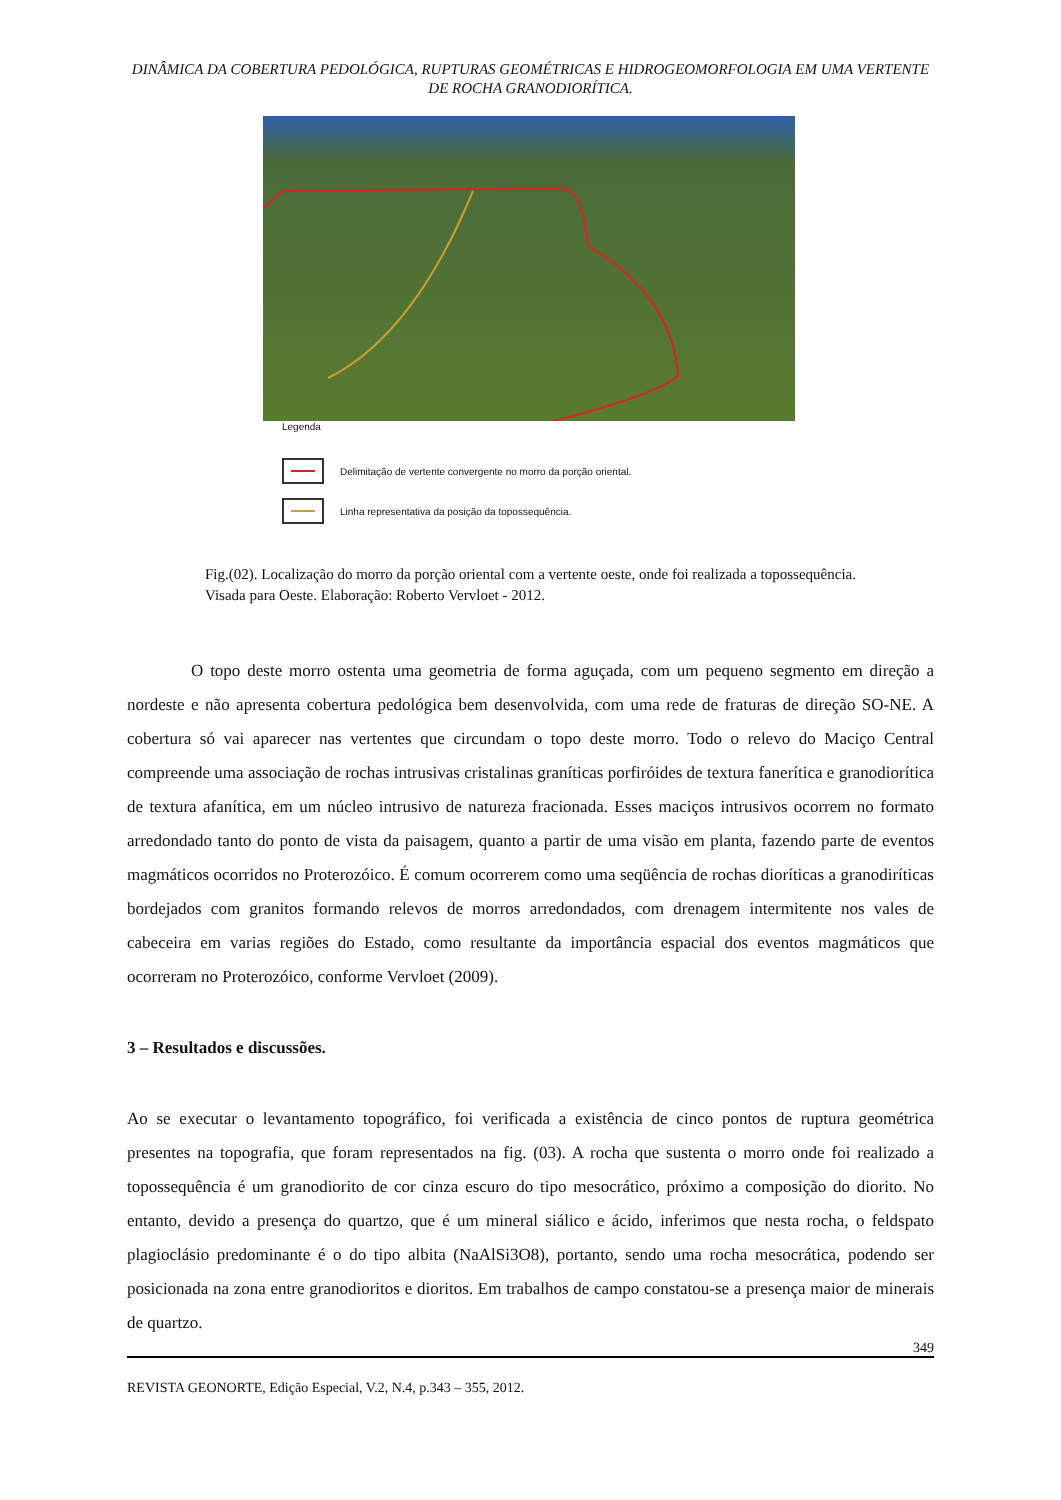DINÂMICA DA COBERTURA PEDOLÓGICA, RUPTURAS GEOMÉTRICAS E HIDROGEOMORFOLOGIA EM UMA VERTENTE DE ROCHA GRANODIORÍTICA.
Legenda
Delimitação de vertente convergente no morro da porção oriental.
Linha representativa da posição da topossequência.
Fig.(02). Localização do morro da porção oriental com a vertente oeste, onde foi realizada a topossequência. Visada para Oeste. Elaboração: Roberto Vervloet - 2012.
O topo deste morro ostenta uma geometria de forma aguçada, com um pequeno segmento em direção a nordeste e não apresenta cobertura pedológica bem desenvolvida, com uma rede de fraturas de direção SO-NE. A cobertura só vai aparecer nas vertentes que circundam o topo deste morro. Todo o relevo do Maciço Central compreende uma associação de rochas intrusivas cristalinas graníticas porfiróides de textura fanerítica e granodiorítica de textura afanítica, em um núcleo intrusivo de natureza fracionada. Esses maciços intrusivos ocorrem no formato arredondado tanto do ponto de vista da paisagem, quanto a partir de uma visão em planta, fazendo parte de eventos magmáticos ocorridos no Proterozóico. É comum ocorrerem como uma seqüência de rochas dioríticas a granodiríticas bordejados com granitos formando relevos de morros arredondados, com drenagem intermitente nos vales de cabeceira em varias regiões do Estado, como resultante da importância espacial dos eventos magmáticos que ocorreram no Proterozóico, conforme Vervloet (2009).
3 – Resultados e discussões.
Ao se executar o levantamento topográfico, foi verificada a existência de cinco pontos de ruptura geométrica presentes na topografia, que foram representados na fig. (03). A rocha que sustenta o morro onde foi realizado a topossequência é um granodiorito de cor cinza escuro do tipo mesocrático, próximo a composição do diorito. No entanto, devido a presença do quartzo, que é um mineral siálico e ácido, inferimos que nesta rocha, o feldspato plagioclásio predominante é o do tipo albita (NaAlSi3O8), portanto, sendo uma rocha mesocrática, podendo ser posicionada na zona entre granodioritos e dioritos. Em trabalhos de campo constatou-se a presença maior de minerais de quartzo.
349
REVISTA GEONORTE, Edição Especial, V.2, N.4, p.343 – 355, 2012.